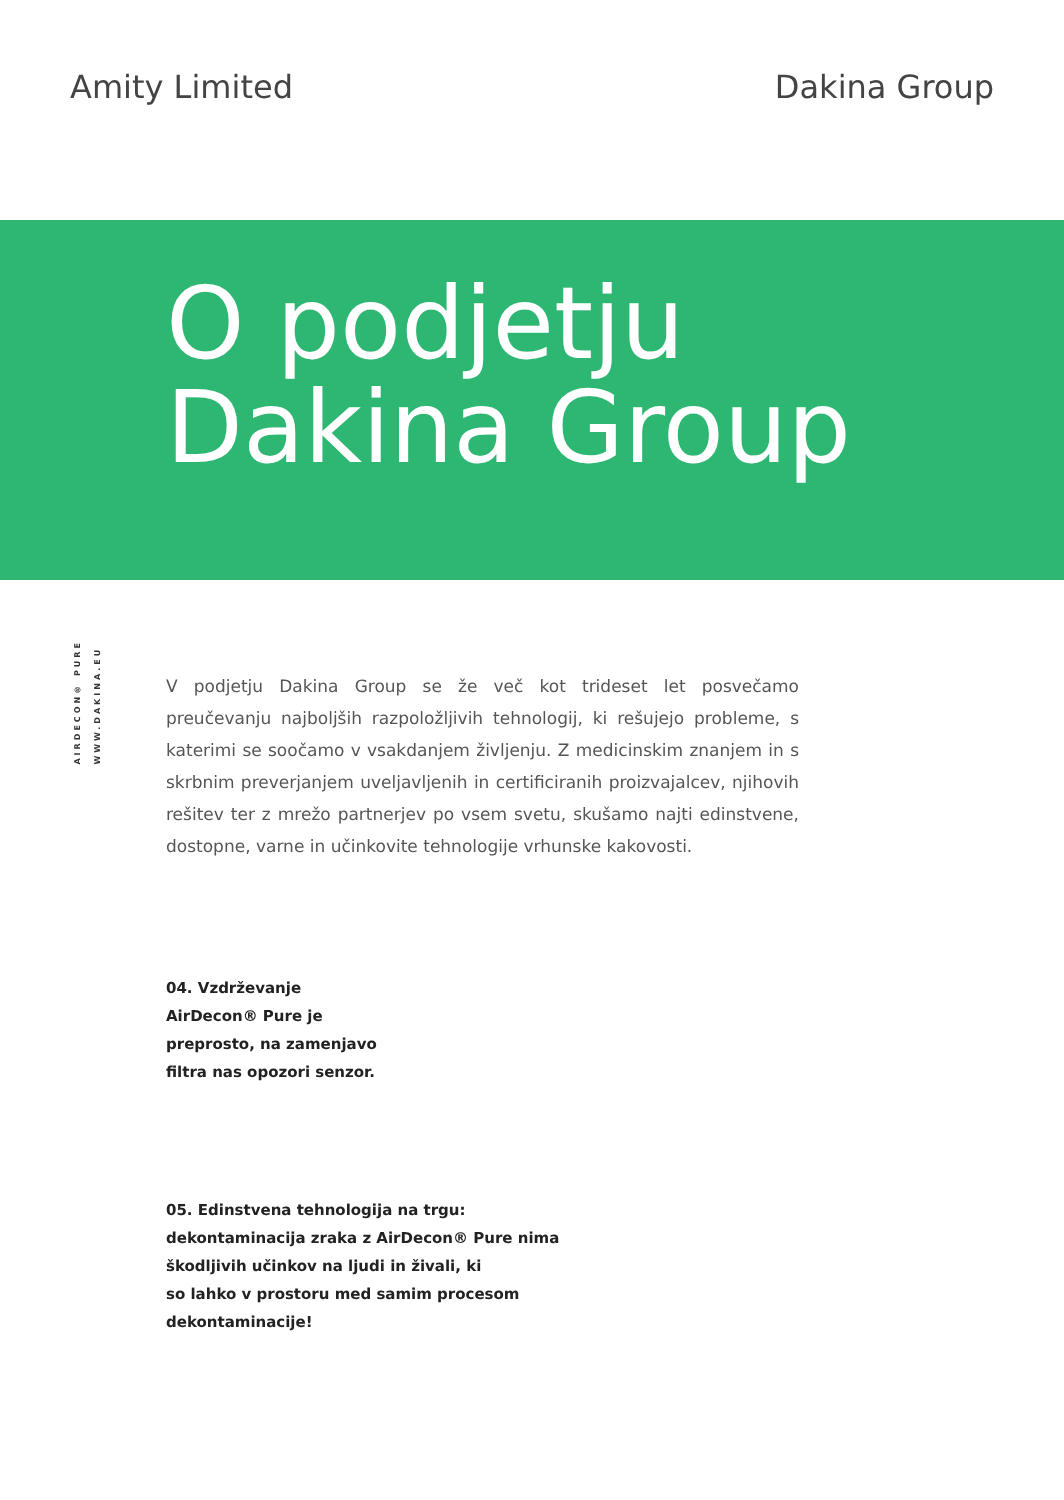Amity Limited Dakina Group
O podjetju
Dakina Group
AIRDECON® PURE
WWW.DAKINA.EU
V podjetju Dakina Group se že več kot trideset let posvečamo preučevanju najboljših razpoložljivih tehnologij, ki rešujejo probleme, s katerimi se soočamo v vsakdanjem življenju. Z medicinskim znanjem in s skrbnim preverjanjem uveljavljenih in certificiranih proizvajalcev, njihovih rešitev ter z mrežo partnerjev po vsem svetu, skušamo najti edinstvene, dostopne, varne in učinkovite tehnologije vrhunske kakovosti.
04. Vzdrževanje
AirDecon® Pure je
preprosto, na zamenjavo
filtra nas opozori senzor.
05. Edinstvena tehnologija na trgu:
dekontaminacija zraka z AirDecon® Pure nima
škodljivih učinkov na ljudi in živali, ki
so lahko v prostoru med samim procesom
dekontaminacije!